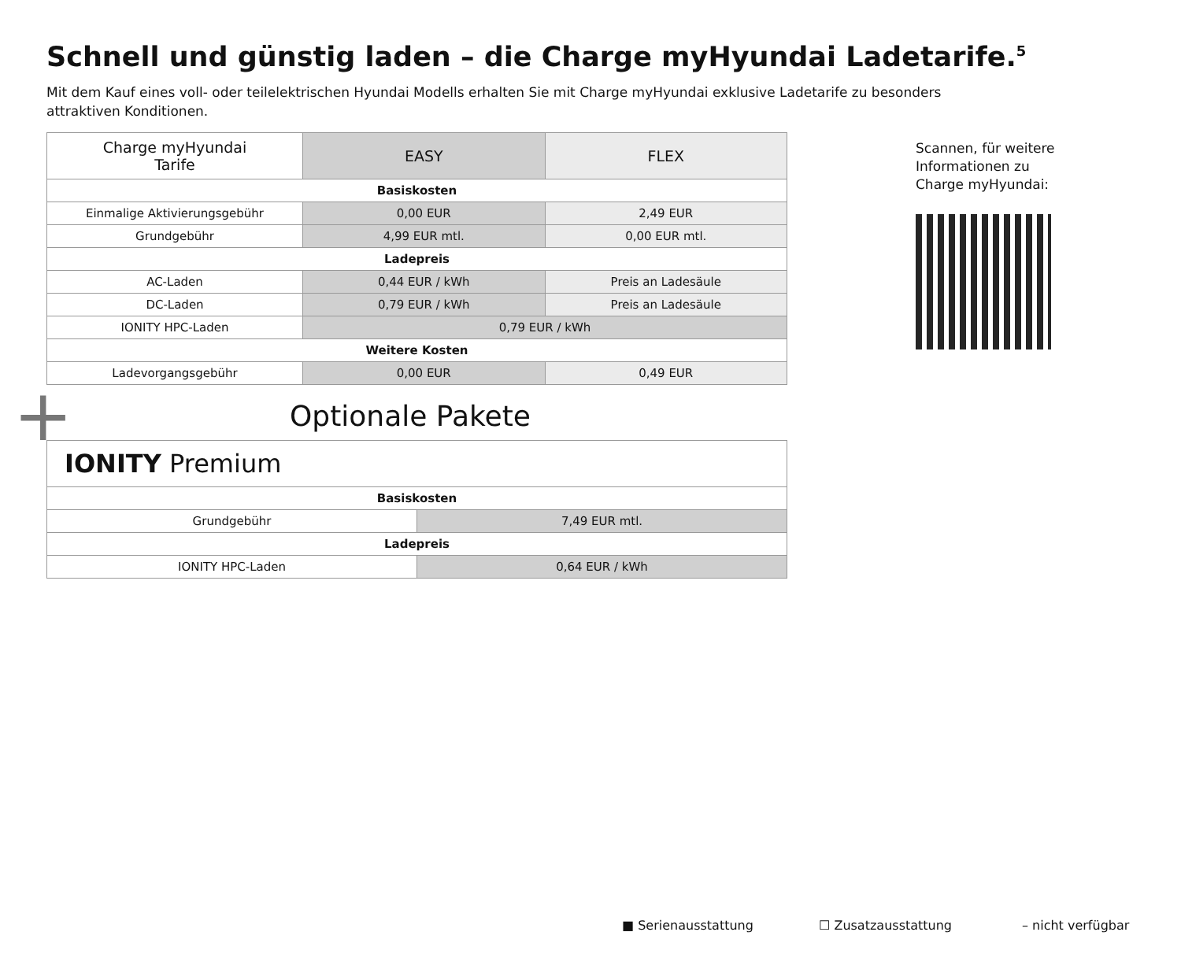Schnell und günstig laden – die Charge myHyundai Ladetarife.<sup>5</sup>
Mit dem Kauf eines voll- oder teilelektrischen Hyundai Modells erhalten Sie mit Charge myHyundai exklusive Ladetarife zu besonders attraktiven Konditionen.
| Charge myHyundai Tarife | EASY | FLEX |
| --- | --- | --- |
| Basiskosten | | |
| Einmalige Aktivierungsgebühr | 0,00 EUR | 2,49 EUR |
| Grundgebühr | 4,99 EUR mtl. | 0,00 EUR mtl. |
| Ladepreis | | |
| AC-Laden | 0,44 EUR / kWh | Preis an Ladesäule |
| DC-Laden | 0,79 EUR / kWh | Preis an Ladesäule |
| IONITY HPC-Laden | 0,79 EUR / kWh | |
| Weitere Kosten | | |
| Ladevorgangsgebühr | 0,00 EUR | 0,49 EUR |
Scannen, für weitere Informationen zu Charge myHyundai:
+ Optionale Pakete
| IONITY Premium | |
| Basiskosten | |
| Grundgebühr | 7,49 EUR mtl. |
| Ladepreis | |
| IONITY HPC-Laden | 0,64 EUR / kWh |
■ Serienausstattung ☐ Zusatzausstattung – nicht verfügbar